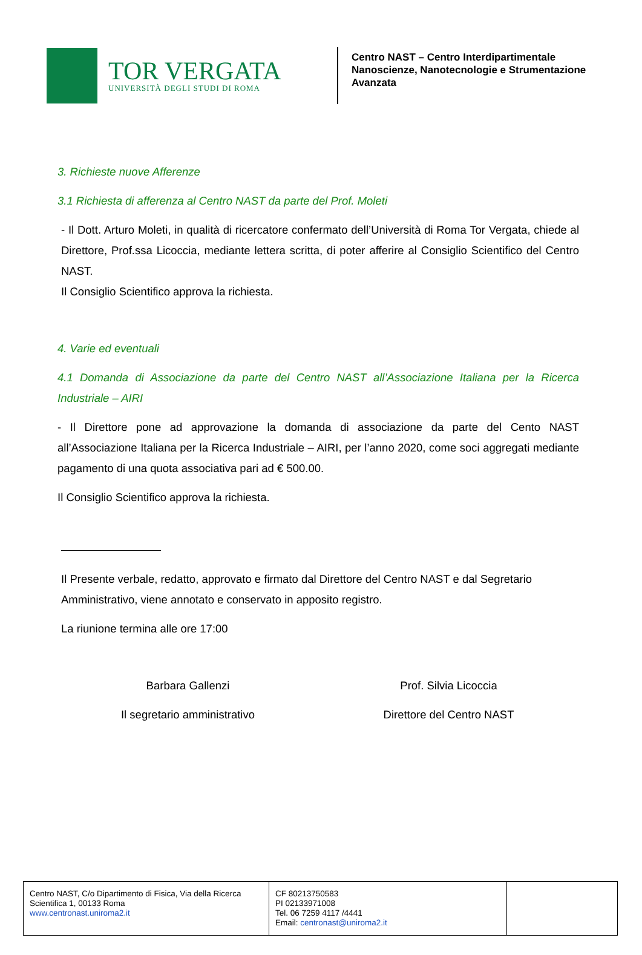TOR VERGATA
UNIVERSITÀ DEGLI STUDI DI ROMA
Centro NAST – Centro Interdipartimentale
Nanoscienze, Nanotecnologie e Strumentazione
Avanzata
3. Richieste nuove Afferenze
3.1 Richiesta di afferenza al Centro NAST da parte del Prof. Moleti
- Il Dott. Arturo Moleti, in qualità di ricercatore confermato dell’Università di Roma Tor Vergata, chiede al Direttore, Prof.ssa Licoccia, mediante lettera scritta, di poter afferire al Consiglio Scientifico del Centro NAST.
Il Consiglio Scientifico approva la richiesta.
4. Varie ed eventuali
4.1 Domanda di Associazione da parte del Centro NAST all’Associazione Italiana per la Ricerca Industriale – AIRI
- Il Direttore pone ad approvazione la domanda di associazione da parte del Cento NAST all’Associazione Italiana per la Ricerca Industriale – AIRI, per l’anno 2020, come soci aggregati mediante pagamento di una quota associativa pari ad € 500.00.
Il Consiglio Scientifico approva la richiesta.
Il Presente verbale, redatto, approvato e firmato dal Direttore del Centro NAST e dal Segretario Amministrativo, viene annotato e conservato in apposito registro.
La riunione termina alle ore 17:00
Barbara Gallenzi
Il segretario amministrativo
Prof. Silvia Licoccia
Direttore del Centro NAST
| Centro NAST, C/o Dipartimento di Fisica, Via della Ricerca Scientifica 1, 00133 Roma www.centronast.uniroma2.it | CF 80213750583 PI 02133971008 Tel. 06 7259 4117 /4441 Email: centronast@uniroma2.it | |